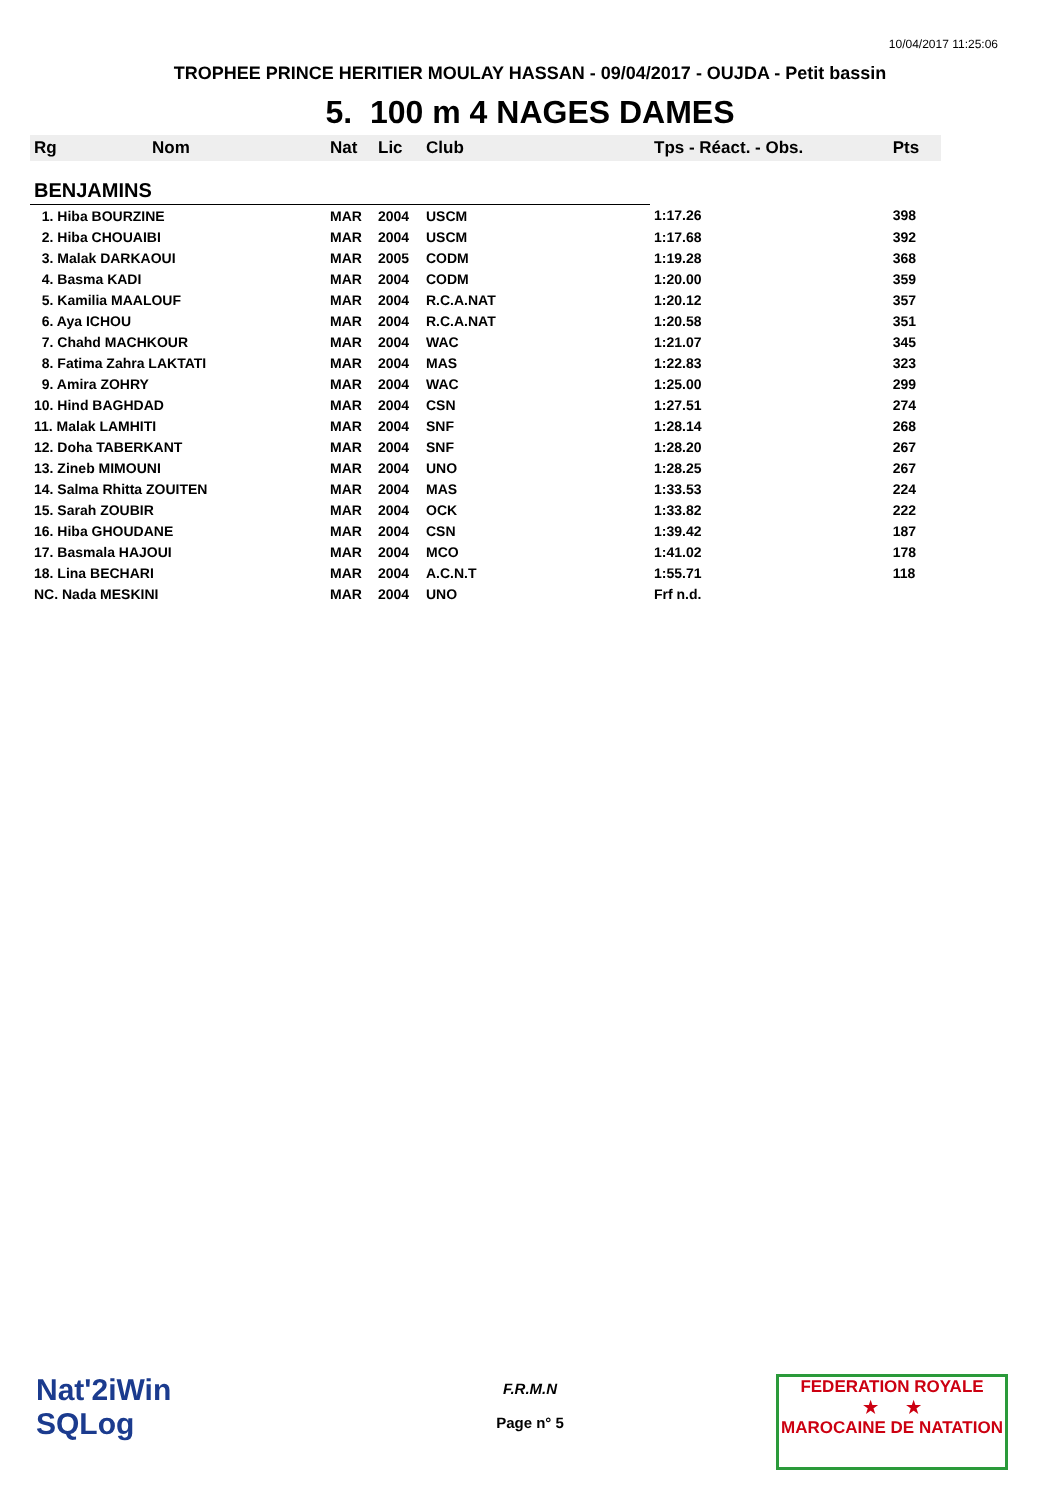10/04/2017 11:25:06
TROPHEE PRINCE HERITIER MOULAY HASSAN - 09/04/2017 - OUJDA - Petit bassin
5. 100 m 4 NAGES DAMES
| Rg | Nom | Nat | Lic | Club | Tps - Réact. - Obs. | Pts |
| --- | --- | --- | --- | --- | --- | --- |
| BENJAMINS | | | | | | |
| 1. Hiba BOURZINE | | MAR | 2004 | USCM | 1:17.26 | 398 |
| 2. Hiba CHOUAIBI | | MAR | 2004 | USCM | 1:17.68 | 392 |
| 3. Malak DARKAOUI | | MAR | 2005 | CODM | 1:19.28 | 368 |
| 4. Basma KADI | | MAR | 2004 | CODM | 1:20.00 | 359 |
| 5. Kamilia MAALOUF | | MAR | 2004 | R.C.A.NAT | 1:20.12 | 357 |
| 6. Aya ICHOU | | MAR | 2004 | R.C.A.NAT | 1:20.58 | 351 |
| 7. Chahd MACHKOUR | | MAR | 2004 | WAC | 1:21.07 | 345 |
| 8. Fatima Zahra LAKTATI | | MAR | 2004 | MAS | 1:22.83 | 323 |
| 9. Amira ZOHRY | | MAR | 2004 | WAC | 1:25.00 | 299 |
| 10. Hind BAGHDAD | | MAR | 2004 | CSN | 1:27.51 | 274 |
| 11. Malak LAMHITI | | MAR | 2004 | SNF | 1:28.14 | 268 |
| 12. Doha TABERKANT | | MAR | 2004 | SNF | 1:28.20 | 267 |
| 13. Zineb MIMOUNI | | MAR | 2004 | UNO | 1:28.25 | 267 |
| 14. Salma Rhitta ZOUITEN | | MAR | 2004 | MAS | 1:33.53 | 224 |
| 15. Sarah ZOUBIR | | MAR | 2004 | OCK | 1:33.82 | 222 |
| 16. Hiba GHOUDANE | | MAR | 2004 | CSN | 1:39.42 | 187 |
| 17. Basmala HAJOUI | | MAR | 2004 | MCO | 1:41.02 | 178 |
| 18. Lina BECHARI | | MAR | 2004 | A.C.N.T | 1:55.71 | 118 |
| NC. Nada MESKINI | | MAR | 2004 | UNO | Frf n.d. | |
Nat'2iWin
SQLog
F.R.M.N
Page n° 5
FEDERATION ROYALE
★ ★
MAROCAINE DE NATATION